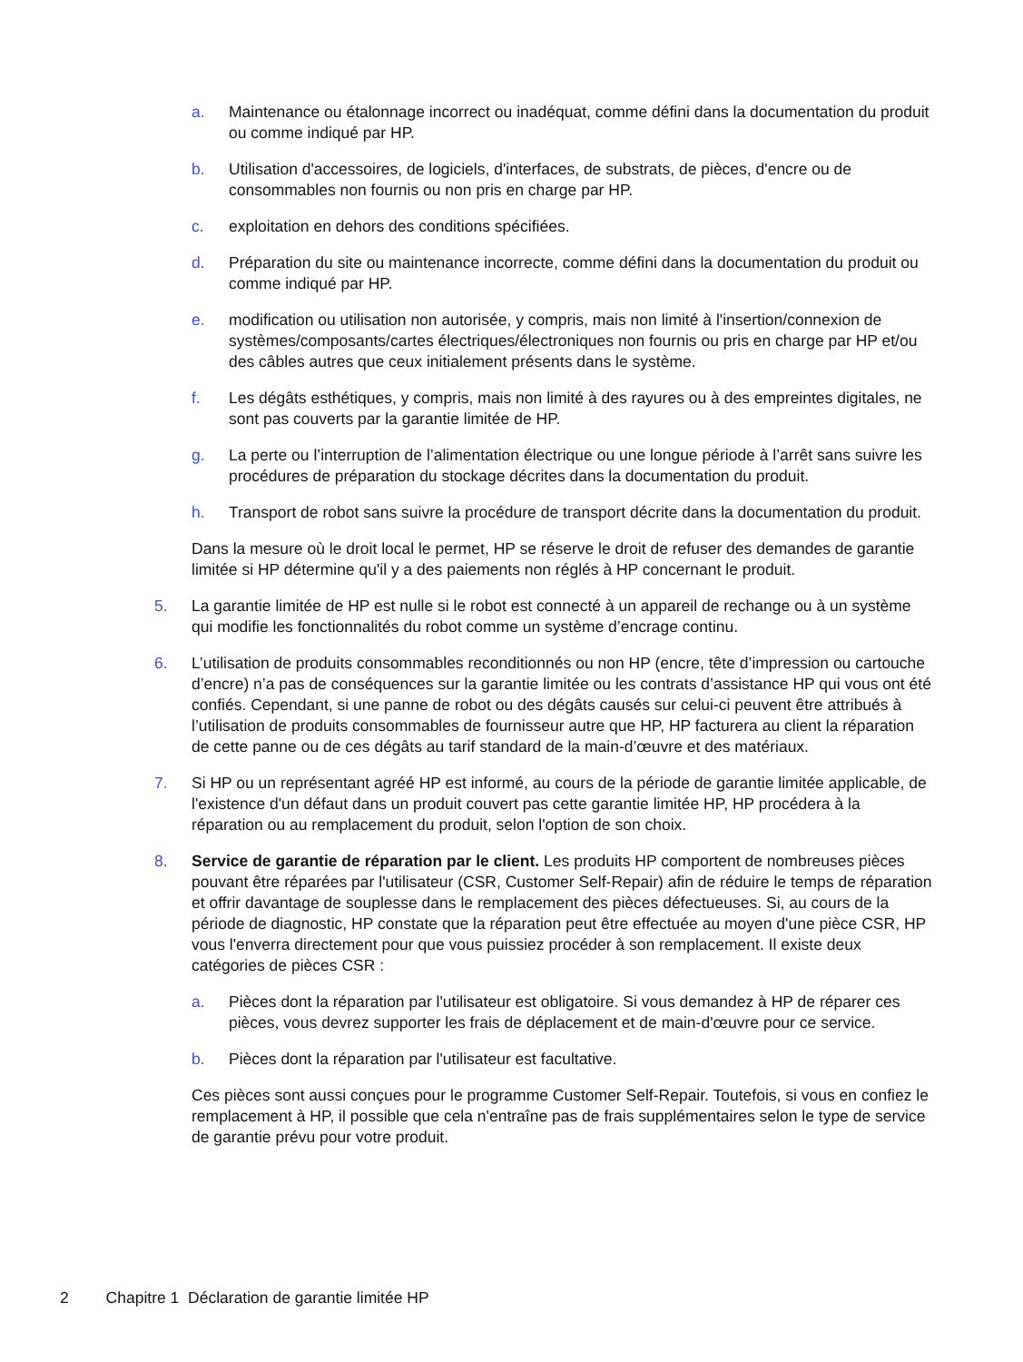a. Maintenance ou étalonnage incorrect ou inadéquat, comme défini dans la documentation du produit ou comme indiqué par HP.
b. Utilisation d'accessoires, de logiciels, d'interfaces, de substrats, de pièces, d'encre ou de consommables non fournis ou non pris en charge par HP.
c. exploitation en dehors des conditions spécifiées.
d. Préparation du site ou maintenance incorrecte, comme défini dans la documentation du produit ou comme indiqué par HP.
e. modification ou utilisation non autorisée, y compris, mais non limité à l'insertion/connexion de systèmes/composants/cartes électriques/électroniques non fournis ou pris en charge par HP et/ou des câbles autres que ceux initialement présents dans le système.
f. Les dégâts esthétiques, y compris, mais non limité à des rayures ou à des empreintes digitales, ne sont pas couverts par la garantie limitée de HP.
g. La perte ou l’interruption de l’alimentation électrique ou une longue période à l’arrêt sans suivre les procédures de préparation du stockage décrites dans la documentation du produit.
h. Transport de robot sans suivre la procédure de transport décrite dans la documentation du produit.
Dans la mesure où le droit local le permet, HP se réserve le droit de refuser des demandes de garantie limitée si HP détermine qu'il y a des paiements non réglés à HP concernant le produit.
5. La garantie limitée de HP est nulle si le robot est connecté à un appareil de rechange ou à un système qui modifie les fonctionnalités du robot comme un système d’encrage continu.
6. L’utilisation de produits consommables reconditionnés ou non HP (encre, tête d’impression ou cartouche d’encre) n’a pas de conséquences sur la garantie limitée ou les contrats d’assistance HP qui vous ont été confiés. Cependant, si une panne de robot ou des dégâts causés sur celui-ci peuvent être attribués à l’utilisation de produits consommables de fournisseur autre que HP, HP facturera au client la réparation de cette panne ou de ces dégâts au tarif standard de la main-d’œuvre et des matériaux.
7. Si HP ou un représentant agréé HP est informé, au cours de la période de garantie limitée applicable, de l'existence d'un défaut dans un produit couvert pas cette garantie limitée HP, HP procédera à la réparation ou au remplacement du produit, selon l'option de son choix.
8. Service de garantie de réparation par le client. Les produits HP comportent de nombreuses pièces pouvant être réparées par l'utilisateur (CSR, Customer Self-Repair) afin de réduire le temps de réparation et offrir davantage de souplesse dans le remplacement des pièces défectueuses. Si, au cours de la période de diagnostic, HP constate que la réparation peut être effectuée au moyen d'une pièce CSR, HP vous l'enverra directement pour que vous puissiez procéder à son remplacement. Il existe deux catégories de pièces CSR :
a. Pièces dont la réparation par l'utilisateur est obligatoire. Si vous demandez à HP de réparer ces pièces, vous devrez supporter les frais de déplacement et de main-d'œuvre pour ce service.
b. Pièces dont la réparation par l'utilisateur est facultative.
Ces pièces sont aussi conçues pour le programme Customer Self-Repair. Toutefois, si vous en confiez le remplacement à HP, il possible que cela n'entraîne pas de frais supplémentaires selon le type de service de garantie prévu pour votre produit.
2 Chapitre 1 Déclaration de garantie limitée HP